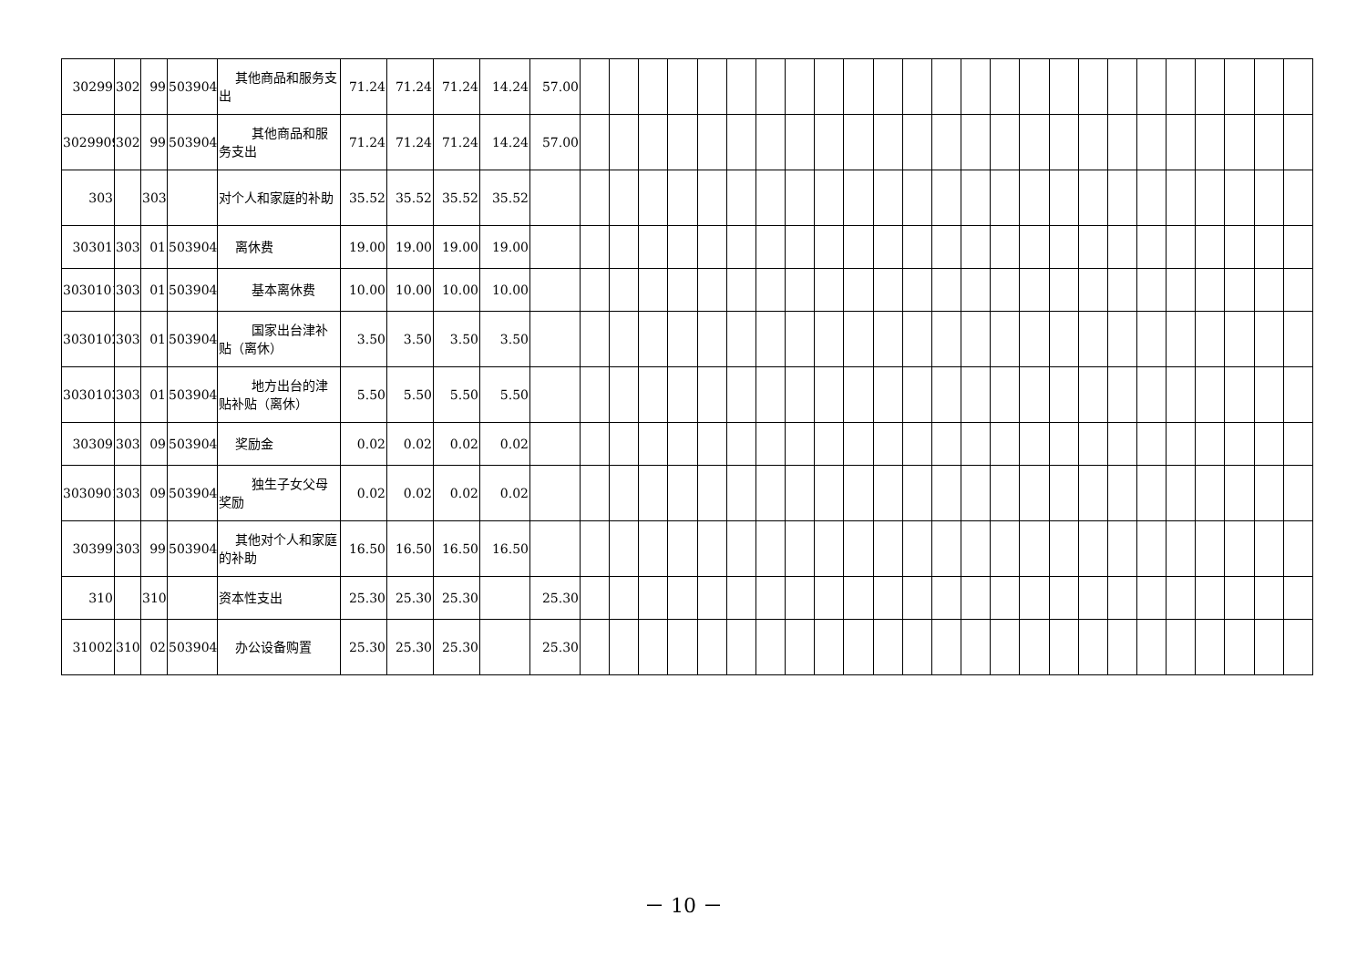| 30299 | 302 | 99 | 503904 | 其他商品和服务支出 | 71.24 | 71.24 | 71.24 | 14.24 | 57.00 | | | | | | | | | | | | | | | | | | | | | | | | | |
| 3029909 | 302 | 99 | 503904 | 其他商品和服务支出 | 71.24 | 71.24 | 71.24 | 14.24 | 57.00 | | | | | | | | | | | | | | | | | | | | | | | | | |
| 303 | | 303 | | 对个人和家庭的补助 | 35.52 | 35.52 | 35.52 | 35.52 | | | | | | | | | | | | | | | | | | | | | | | | | | |
| 30301 | 303 | 01 | 503904 | 离休费 | 19.00 | 19.00 | 19.00 | 19.00 | | | | | | | | | | | | | | | | | | | | | | | | | | |
| 3030101 | 303 | 01 | 503904 | 基本离休费 | 10.00 | 10.00 | 10.00 | 10.00 | | | | | | | | | | | | | | | | | | | | | | | | | | |
| 3030102 | 303 | 01 | 503904 | 国家出台津补贴（离休） | 3.50 | 3.50 | 3.50 | 3.50 | | | | | | | | | | | | | | | | | | | | | | | | | | |
| 3030103 | 303 | 01 | 503904 | 地方出台的津贴补贴（离休） | 5.50 | 5.50 | 5.50 | 5.50 | | | | | | | | | | | | | | | | | | | | | | | | | | |
| 30309 | 303 | 09 | 503904 | 奖励金 | 0.02 | 0.02 | 0.02 | 0.02 | | | | | | | | | | | | | | | | | | | | | | | | | | |
| 3030901 | 303 | 09 | 503904 | 独生子女父母奖励 | 0.02 | 0.02 | 0.02 | 0.02 | | | | | | | | | | | | | | | | | | | | | | | | | | |
| 30399 | 303 | 99 | 503904 | 其他对个人和家庭的补助 | 16.50 | 16.50 | 16.50 | 16.50 | | | | | | | | | | | | | | | | | | | | | | | | | | |
| 310 | | 310 | | 资本性支出 | 25.30 | 25.30 | 25.30 | | 25.30 | | | | | | | | | | | | | | | | | | | | | | | | | |
| 31002 | 310 | 02 | 503904 | 办公设备购置 | 25.30 | 25.30 | 25.30 | | 25.30 | | | | | | | | | | | | | | | | | | | | | | | | | |
－ 10 －